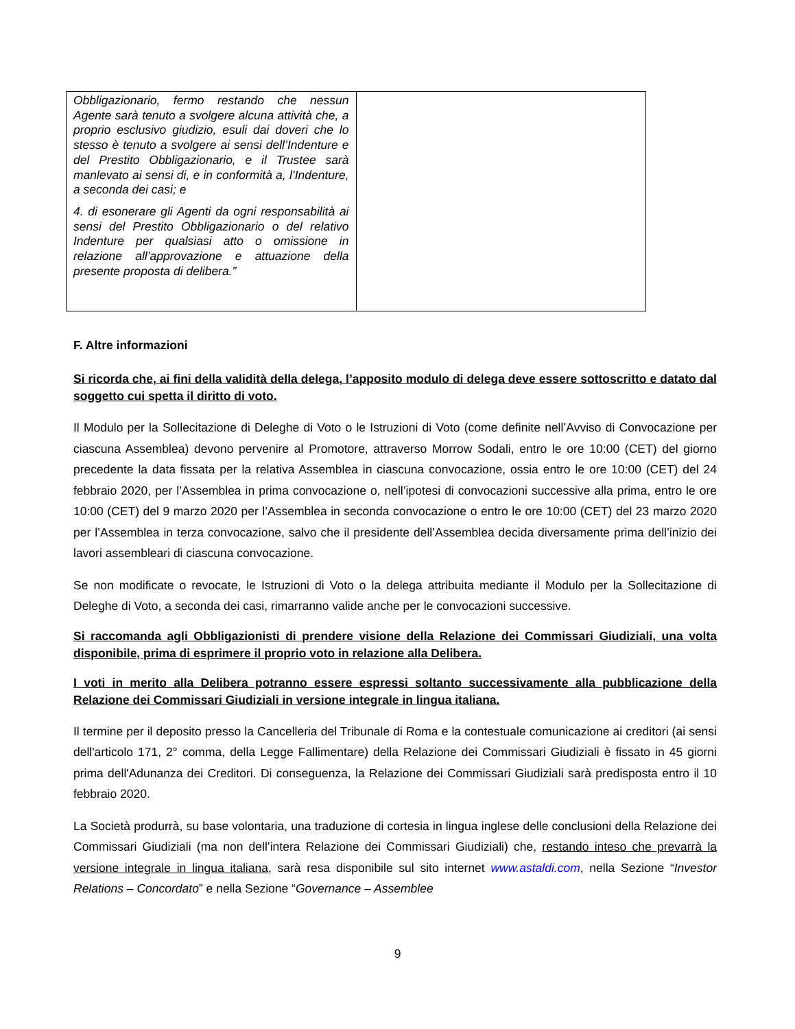| Obbligazionario, fermo restando che nessun Agente sarà tenuto a svolgere alcuna attività che, a proprio esclusivo giudizio, esuli dai doveri che lo stesso è tenuto a svolgere ai sensi dell’Indenture e del Prestito Obbligazionario, e il Trustee sarà manlevato ai sensi di, e in conformità a, l’Indenture, a seconda dei casi; e 4. di esonerare gli Agenti da ogni responsabilità ai sensi del Prestito Obbligazionario o del relativo Indenture per qualsiasi atto o omissione in relazione all’approvazione e attuazione della presente proposta di delibera.” | |
F. Altre informazioni
Si ricorda che, ai fini della validità della delega, l’apposito modulo di delega deve essere sottoscritto e datato dal soggetto cui spetta il diritto di voto.
Il Modulo per la Sollecitazione di Deleghe di Voto o le Istruzioni di Voto (come definite nell’Avviso di Convocazione per ciascuna Assemblea) devono pervenire al Promotore, attraverso Morrow Sodali, entro le ore 10:00 (CET) del giorno precedente la data fissata per la relativa Assemblea in ciascuna convocazione, ossia entro le ore 10:00 (CET) del 24 febbraio 2020, per l’Assemblea in prima convocazione o, nell’ipotesi di convocazioni successive alla prima, entro le ore 10:00 (CET) del 9 marzo 2020 per l’Assemblea in seconda convocazione o entro le ore 10:00 (CET) del 23 marzo 2020 per l’Assemblea in terza convocazione, salvo che il presidente dell’Assemblea decida diversamente prima dell’inizio dei lavori assembleari di ciascuna convocazione.
Se non modificate o revocate, le Istruzioni di Voto o la delega attribuita mediante il Modulo per la Sollecitazione di Deleghe di Voto, a seconda dei casi, rimarranno valide anche per le convocazioni successive.
Si raccomanda agli Obbligazionisti di prendere visione della Relazione dei Commissari Giudiziali, una volta disponibile, prima di esprimere il proprio voto in relazione alla Delibera.
I voti in merito alla Delibera potranno essere espressi soltanto successivamente alla pubblicazione della Relazione dei Commissari Giudiziali in versione integrale in lingua italiana.
Il termine per il deposito presso la Cancelleria del Tribunale di Roma e la contestuale comunicazione ai creditori (ai sensi dell'articolo 171, 2° comma, della Legge Fallimentare) della Relazione dei Commissari Giudiziali è fissato in 45 giorni prima dell'Adunanza dei Creditori. Di conseguenza, la Relazione dei Commissari Giudiziali sarà predisposta entro il 10 febbraio 2020.
La Società produrrà, su base volontaria, una traduzione di cortesia in lingua inglese delle conclusioni della Relazione dei Commissari Giudiziali (ma non dell’intera Relazione dei Commissari Giudiziali) che, restando inteso che prevarrà la versione integrale in lingua italiana, sarà resa disponibile sul sito internet www.astaldi.com, nella Sezione “Investor Relations – Concordato” e nella Sezione “Governance – Assemblee
9